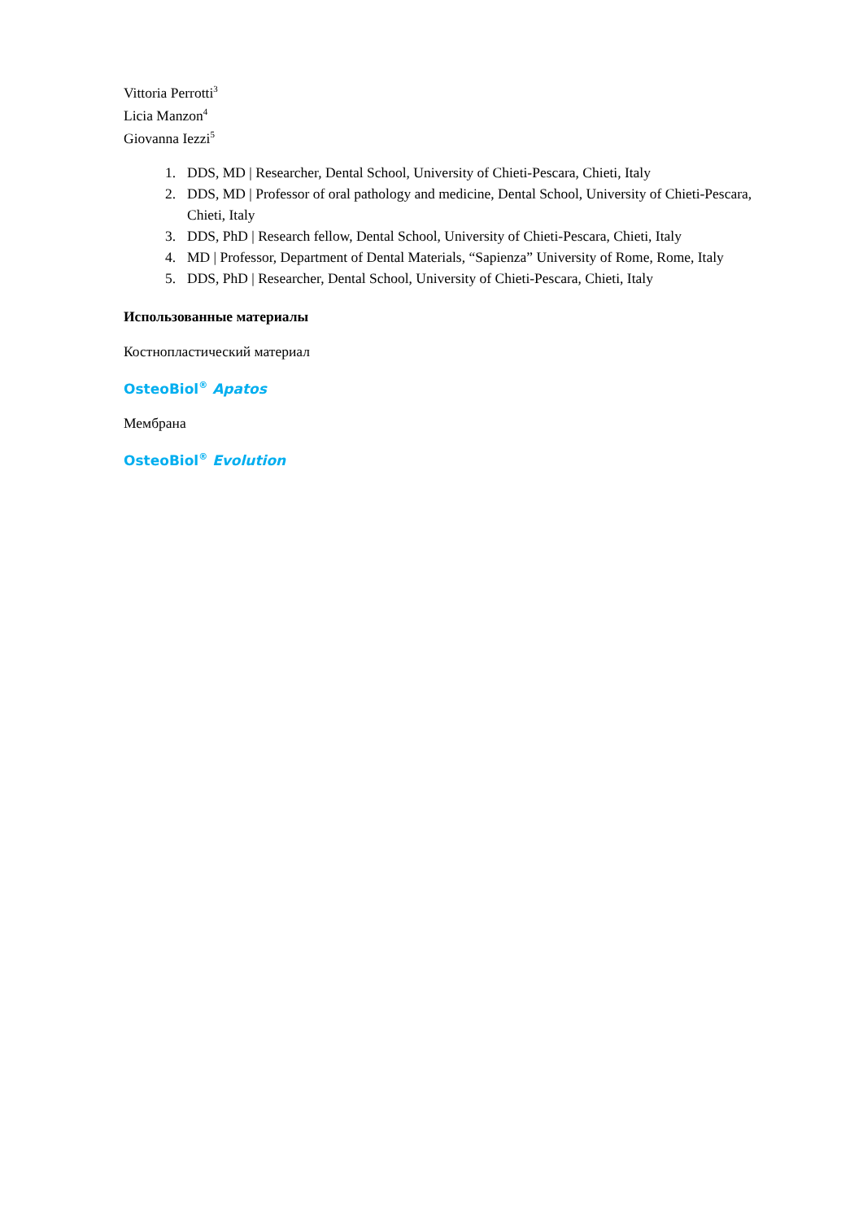Vittoria Perrotti<sup>3</sup>
Licia Manzon<sup>4</sup>
Giovanna Iezzi<sup>5</sup>
1. DDS, MD | Researcher, Dental School, University of Chieti-Pescara, Chieti, Italy
2. DDS, MD | Professor of oral pathology and medicine, Dental School, University of Chieti-Pescara, Chieti, Italy
3. DDS, PhD | Research fellow, Dental School, University of Chieti-Pescara, Chieti, Italy
4. MD | Professor, Department of Dental Materials, “Sapienza” University of Rome, Rome, Italy
5. DDS, PhD | Researcher, Dental School, University of Chieti-Pescara, Chieti, Italy
Использованные материалы
Костнопластический материал
OsteoBiol<sup>®</sup> Apatos
Мембрана
OsteoBiol<sup>®</sup> Evolution